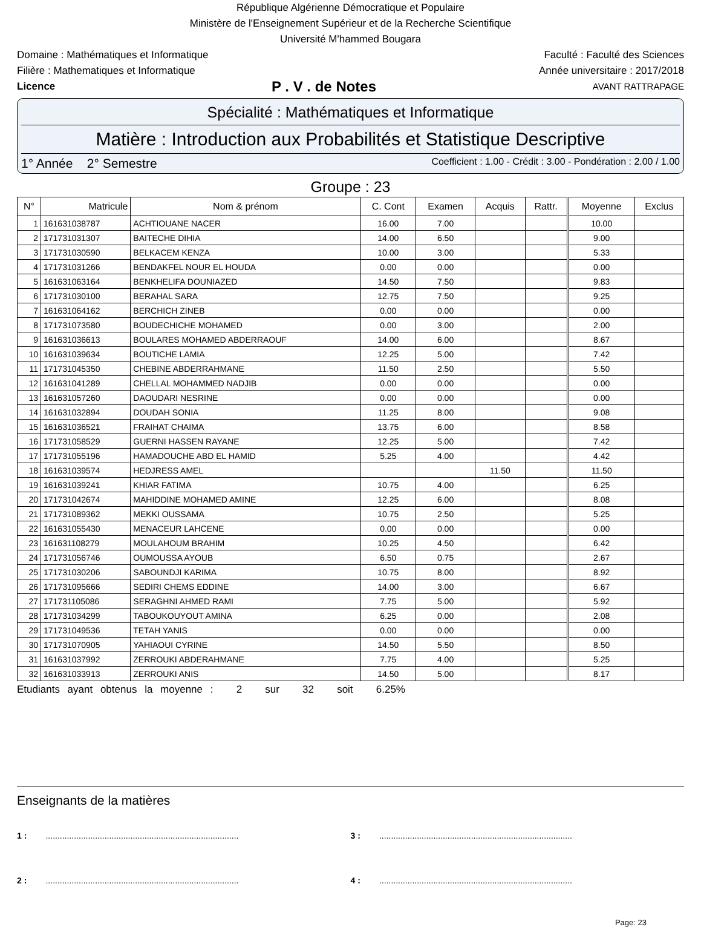République Algérienne Démocratique et Populaire
Ministère de l'Enseignement Supérieur et de la Recherche Scientifique
Université M'hammed Bougara
Domaine : Mathématiques et Informatique Faculté : Faculté des Sciences
Filière : Mathematiques et Informatique Année universitaire : 2017/2018
Licence P . V . de Notes AVANT RATTRAPAGE
Spécialité : Mathématiques et Informatique
Matière : Introduction aux Probabilités et Statistique Descriptive
1° Année 2° Semestre Coefficient : 1.00 - Crédit : 3.00 - Pondération : 2.00 / 1.00
Groupe : 23
| N° | Matricule | Nom & prénom | C. Cont | Examen | Acquis | Rattr. | Moyenne | Exclus |
| --- | --- | --- | --- | --- | --- | --- | --- | --- |
| 1 | 161631038787 | ACHTIOUANE NACER | 16.00 | 7.00 | | | 10.00 | |
| 2 | 171731031307 | BAITECHE DIHIA | 14.00 | 6.50 | | | 9.00 | |
| 3 | 171731030590 | BELKACEM KENZA | 10.00 | 3.00 | | | 5.33 | |
| 4 | 171731031266 | BENDAKFEL NOUR EL HOUDA | 0.00 | 0.00 | | | 0.00 | |
| 5 | 161631063164 | BENKHELIFA DOUNIAZED | 14.50 | 7.50 | | | 9.83 | |
| 6 | 171731030100 | BERAHAL SARA | 12.75 | 7.50 | | | 9.25 | |
| 7 | 161631064162 | BERCHICH ZINEB | 0.00 | 0.00 | | | 0.00 | |
| 8 | 171731073580 | BOUDECHICHE MOHAMED | 0.00 | 3.00 | | | 2.00 | |
| 9 | 161631036613 | BOULARES MOHAMED ABDERRAOUF | 14.00 | 6.00 | | | 8.67 | |
| 10 | 161631039634 | BOUTICHE LAMIA | 12.25 | 5.00 | | | 7.42 | |
| 11 | 171731045350 | CHEBINE ABDERRAHMANE | 11.50 | 2.50 | | | 5.50 | |
| 12 | 161631041289 | CHELLAL MOHAMMED NADJIB | 0.00 | 0.00 | | | 0.00 | |
| 13 | 161631057260 | DAOUDARI NESRINE | 0.00 | 0.00 | | | 0.00 | |
| 14 | 161631032894 | DOUDAH SONIA | 11.25 | 8.00 | | | 9.08 | |
| 15 | 161631036521 | FRAIHAT CHAIMA | 13.75 | 6.00 | | | 8.58 | |
| 16 | 171731058529 | GUERNI HASSEN RAYANE | 12.25 | 5.00 | | | 7.42 | |
| 17 | 171731055196 | HAMADOUCHE ABD EL HAMID | 5.25 | 4.00 | | | 4.42 | |
| 18 | 161631039574 | HEDJRESS AMEL | | | 11.50 | | 11.50 | |
| 19 | 161631039241 | KHIAR FATIMA | 10.75 | 4.00 | | | 6.25 | |
| 20 | 171731042674 | MAHIDDINE MOHAMED AMINE | 12.25 | 6.00 | | | 8.08 | |
| 21 | 171731089362 | MEKKI OUSSAMA | 10.75 | 2.50 | | | 5.25 | |
| 22 | 161631055430 | MENACEUR LAHCENE | 0.00 | 0.00 | | | 0.00 | |
| 23 | 161631108279 | MOULAHOUM BRAHIM | 10.25 | 4.50 | | | 6.42 | |
| 24 | 171731056746 | OUMOUSSA AYOUB | 6.50 | 0.75 | | | 2.67 | |
| 25 | 171731030206 | SABOUNDJI KARIMA | 10.75 | 8.00 | | | 8.92 | |
| 26 | 171731095666 | SEDIRI CHEMS EDDINE | 14.00 | 3.00 | | | 6.67 | |
| 27 | 171731105086 | SERAGHNI AHMED RAMI | 7.75 | 5.00 | | | 5.92 | |
| 28 | 171731034299 | TABOUKOUYOUT AMINA | 6.25 | 0.00 | | | 2.08 | |
| 29 | 171731049536 | TETAH YANIS | 0.00 | 0.00 | | | 0.00 | |
| 30 | 171731070905 | YAHIAOUI CYRINE | 14.50 | 5.50 | | | 8.50 | |
| 31 | 161631037992 | ZERROUKI ABDERAHMANE | 7.75 | 4.00 | | | 5.25 | |
| 32 | 161631033913 | ZERROUKI ANIS | 14.50 | 5.00 | | | 8.17 | |
Etudiants ayant obtenus la moyenne : 2 sur 32 soit 6.25%
Enseignants de la matières
1 : ..................................................................................
3 : ..................................................................................
2 : ..................................................................................
4 : ..................................................................................
Page: 23